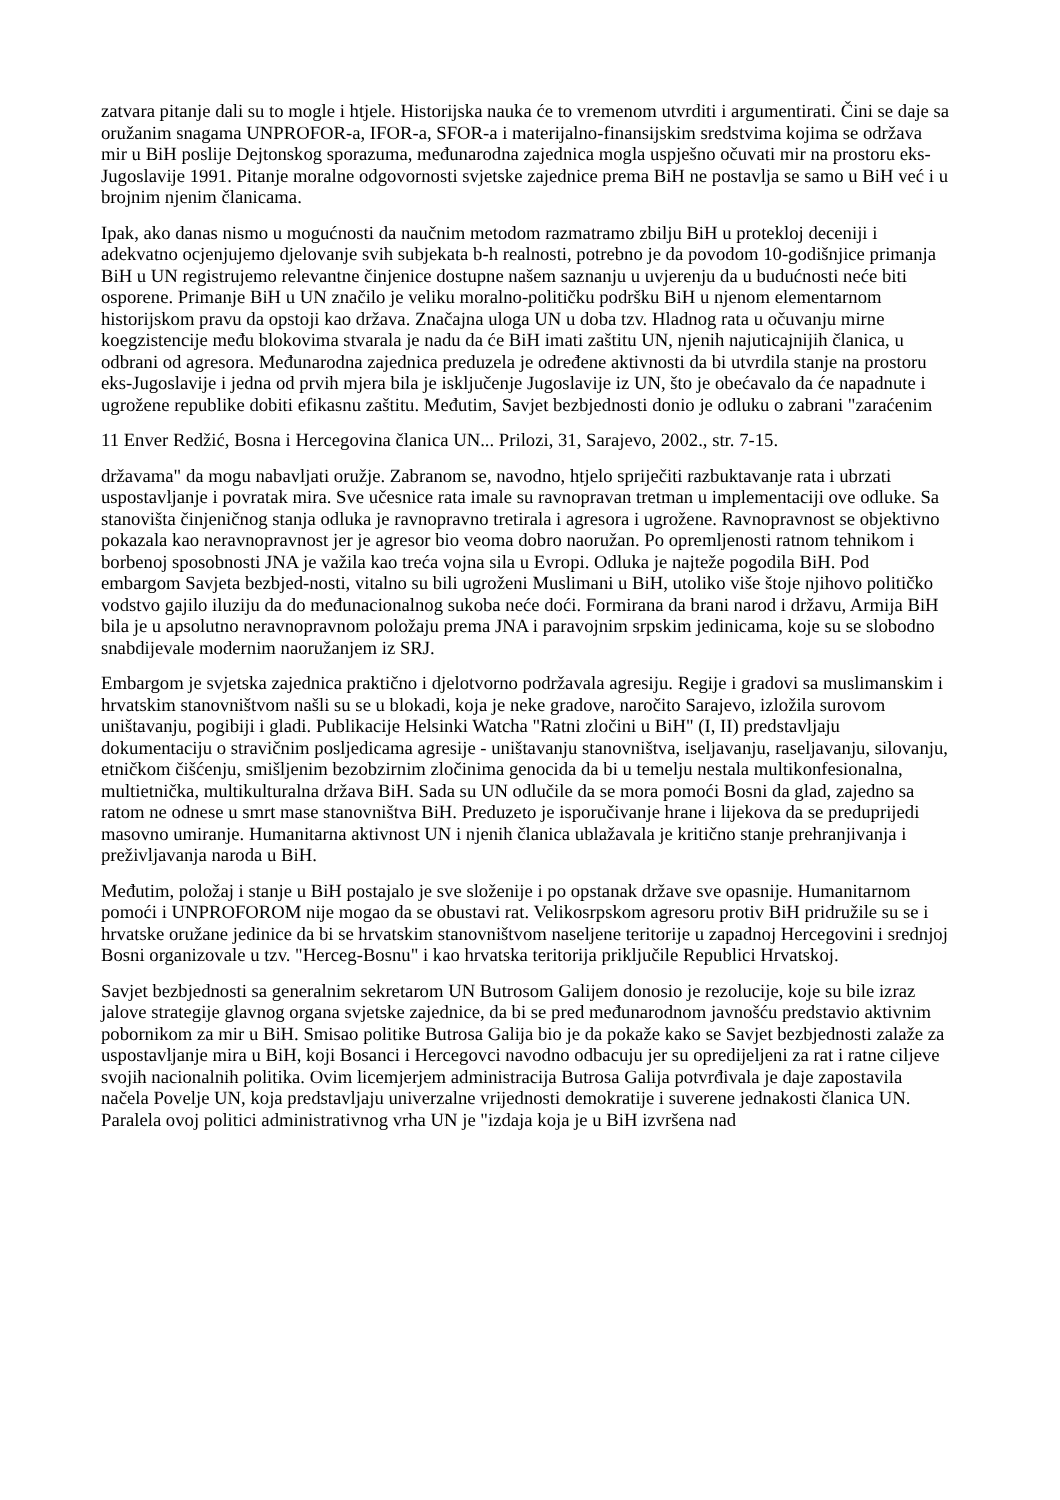zatvara pitanje dali su to mogle i htjele. Historijska nauka će to vremenom utvrditi i argumentirati. Čini se daje sa oružanim snagama UNPROFOR-a, IFOR-a, SFOR-a i materijalno-finansijskim sredstvima kojima se održava mir u BiH poslije Dejtonskog sporazuma, međunarodna zajednica mogla uspješno očuvati mir na prostoru eks-Jugoslavije 1991. Pitanje moralne odgovornosti svjetske zajednice prema BiH ne postavlja se samo u BiH već i u brojnim njenim članicama.
Ipak, ako danas nismo u mogućnosti da naučnim metodom razmatramo zbilju BiH u protekloj deceniji i adekvatno ocjenjujemo djelovanje svih subjekata b-h realnosti, potrebno je da povodom 10-godišnjice primanja BiH u UN registrujemo relevantne činjenice dostupne našem saznanju u uvjerenju da u budućnosti neće biti osporene. Primanje BiH u UN značilo je veliku moralno-političku podršku BiH u njenom elementarnom historijskom pravu da opstoji kao država. Značajna uloga UN u doba tzv. Hladnog rata u očuvanju mirne koegzistencije među blokovima stvarala je nadu da će BiH imati zaštitu UN, njenih najuticajnijih članica, u odbrani od agresora. Međunarodna zajednica preduzela je određene aktivnosti da bi utvrdila stanje na prostoru eks-Jugoslavije i jedna od prvih mjera bila je isključenje Jugoslavije iz UN, što je obećavalo da će napadnute i ugrožene republike dobiti efikasnu zaštitu. Međutim, Savjet bezbjednosti donio je odluku o zabrani "zaraćenim
11 Enver Redžić, Bosna i Hercegovina članica UN... Prilozi, 31, Sarajevo, 2002., str. 7-15.
državama" da mogu nabavljati oružje. Zabranom se, navodno, htjelo spriječiti razbuktavanje rata i ubrzati uspostavljanje i povratak mira. Sve učesnice rata imale su ravnopravan tretman u implementaciji ove odluke. Sa stanovišta činjeničnog stanja odluka je ravnopravno tretirala i agresora i ugrožene. Ravnopravnost se objektivno pokazala kao neravnopravnost jer je agresor bio veoma dobro naoružan. Po opremljenosti ratnom tehnikom i borbenoj sposobnosti JNA je važila kao treća vojna sila u Evropi. Odluka je najteže pogodila BiH. Pod embargom Savjeta bezbjed-nosti, vitalno su bili ugroženi Muslimani u BiH, utoliko više štoje njihovo političko vodstvo gajilo iluziju da do međunacionalnog sukoba neće doći. Formirana da brani narod i državu, Armija BiH bila je u apsolutno neravnopravnom položaju prema JNA i paravojnim srpskim jedinicama, koje su se slobodno snabdijevale modernim naoružanjem iz SRJ.
Embargom je svjetska zajednica praktično i djelotvorno podržavala agresiju. Regije i gradovi sa muslimanskim i hrvatskim stanovništvom našli su se u blokadi, koja je neke gradove, naročito Sarajevo, izložila surovom uništavanju, pogibiji i gladi. Publikacije Helsinki Watcha "Ratni zločini u BiH" (I, II) predstavljaju dokumentaciju o stravičnim posljedicama agresije - uništavanju stanovništva, iseljavanju, raseljavanju, silovanju, etničkom čišćenju, smišljenim bezobzirnim zločinima genocida da bi u temelju nestala multikonfesionalna, multietnička, multikulturalna država BiH. Sada su UN odlučile da se mora pomoći Bosni da glad, zajedno sa ratom ne odnese u smrt mase stanovništva BiH. Preduzeto je isporučivanje hrane i lijekova da se preduprijedi masovno umiranje. Humanitarna aktivnost UN i njenih članica ublažavala je kritično stanje prehranjivanja i preživljavanja naroda u BiH.
Međutim, položaj i stanje u BiH postajalo je sve složenije i po opstanak države sve opasnije. Humanitarnom pomoći i UNPROFOROM nije mogao da se obustavi rat. Velikosrpskom agresoru protiv BiH pridružile su se i hrvatske oružane jedinice da bi se hrvatskim stanovništvom naseljene teritorije u zapadnoj Hercegovini i srednjoj Bosni organizovale u tzv. "Herceg-Bosnu" i kao hrvatska teritorija priključile Republici Hrvatskoj.
Savjet bezbjednosti sa generalnim sekretarom UN Butrosom Galijem donosio je rezolucije, koje su bile izraz jalove strategije glavnog organa svjetske zajednice, da bi se pred međunarodnom javnošću predstavio aktivnim pobornikom za mir u BiH. Smisao politike Butrosa Galija bio je da pokaže kako se Savjet bezbjednosti zalaže za uspostavljanje mira u BiH, koji Bosanci i Hercegovci navodno odbacuju jer su opredijeljeni za rat i ratne ciljeve svojih nacionalnih politika. Ovim licemjerjem administracija Butrosa Galija potvrđivala je daje zapostavila načela Povelje UN, koja predstavljaju univerzalne vrijednosti demokratije i suverene jednakosti članica UN. Paralela ovoj politici administrativnog vrha UN je "izdaja koja je u BiH izvršena nad